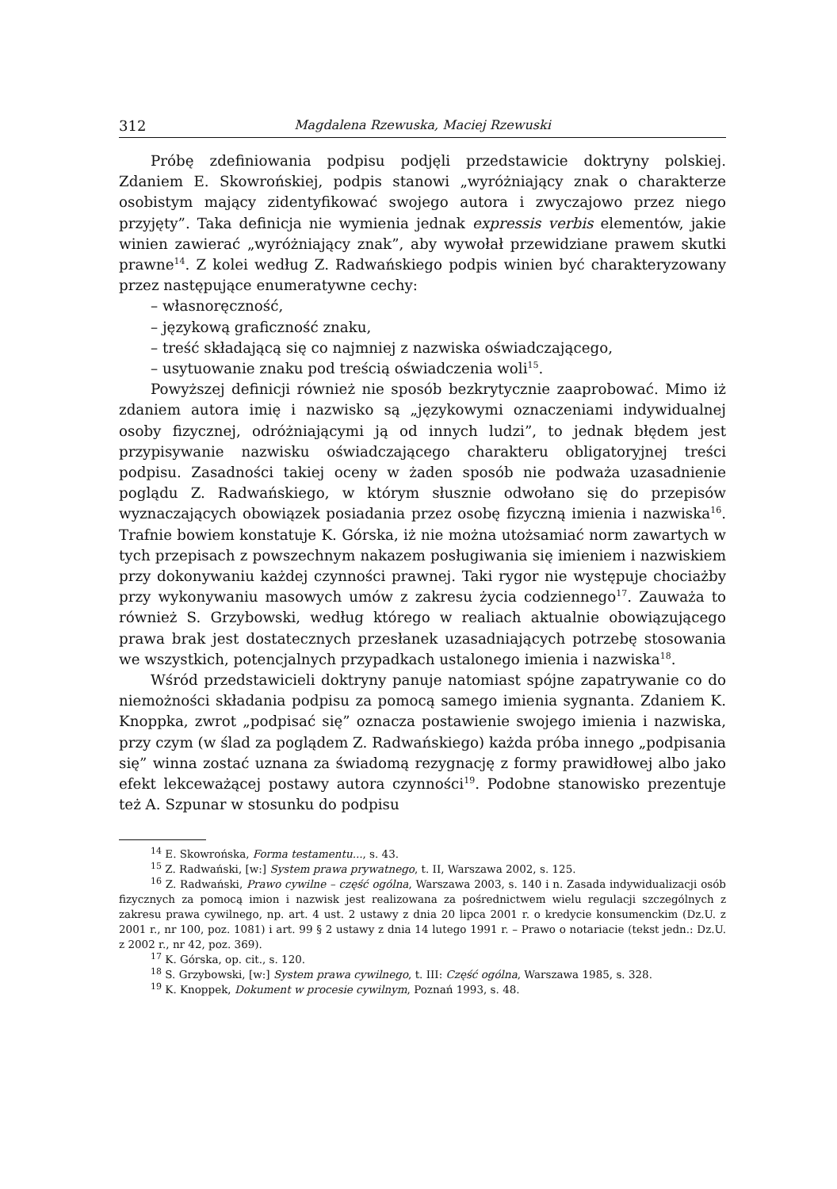312 Magdalena Rzewuska, Maciej Rzewuski
Próbę zdefiniowania podpisu podjęli przedstawicie doktryny polskiej. Zdaniem E. Skowrońskiej, podpis stanowi „wyróżniający znak o charakterze osobistym mający zidentyfikować swojego autora i zwyczajowo przez niego przyjęty”. Taka definicja nie wymienia jednak expressis verbis elementów, jakie winien zawierać „wyróżniający znak”, aby wywołał przewidziane prawem skutki prawne<sup>14</sup>. Z kolei według Z. Radwańskiego podpis winien być charakteryzowany przez następujące enumeratywne cechy:
– własnoręczność,
– językową graficzność znaku,
– treść składającą się co najmniej z nazwiska oświadczającego,
– usytuowanie znaku pod treścią oświadczenia woli<sup>15</sup>.
Powyższej definicji również nie sposób bezkrytycznie zaaprobować. Mimo iż zdaniem autora imię i nazwisko są „językowymi oznaczeniami indywidualnej osoby fizycznej, odróżniającymi ją od innych ludzi”, to jednak błędem jest przypisywanie nazwisku oświadczającego charakteru obligatoryjnej treści podpisu. Zasadności takiej oceny w żaden sposób nie podważa uzasadnienie poglądu Z. Radwańskiego, w którym słusznie odwołano się do przepisów wyznaczających obowiązek posiadania przez osobę fizyczną imienia i nazwiska<sup>16</sup>. Trafnie bowiem konstatuje K. Górska, iż nie można utożsamiać norm zawartych w tych przepisach z powszechnym nakazem posługiwania się imieniem i nazwiskiem przy dokonywaniu każdej czynności prawnej. Taki rygor nie występuje chociażby przy wykonywaniu masowych umów z zakresu życia codziennego<sup>17</sup>. Zauważa to również S. Grzybowski, według którego w realiach aktualnie obowiązującego prawa brak jest dostatecznych przesłanek uzasadniających potrzebę stosowania we wszystkich, potencjalnych przypadkach ustalonego imienia i nazwiska<sup>18</sup>.
Wśród przedstawicieli doktryny panuje natomiast spójne zapatrywanie co do niemożności składania podpisu za pomocą samego imienia sygnanta. Zdaniem K. Knoppka, zwrot „podpisać się” oznacza postawienie swojego imienia i nazwiska, przy czym (w ślad za poglądem Z. Radwańskiego) każda próba innego „podpisania się” winna zostać uznana za świadomą rezygnację z formy prawidłowej albo jako efekt lekceważącej postawy autora czynności<sup>19</sup>. Podobne stanowisko prezentuje też A. Szpunar w stosunku do podpisu
<sup>14</sup> E. Skowrońska, Forma testamentu..., s. 43.
<sup>15</sup> Z. Radwański, [w:] System prawa prywatnego, t. II, Warszawa 2002, s. 125.
<sup>16</sup> Z. Radwański, Prawo cywilne – część ogólna, Warszawa 2003, s. 140 i n. Zasada indywidualizacji osób fizycznych za pomocą imion i nazwisk jest realizowana za pośrednictwem wielu regulacji szczególnych z zakresu prawa cywilnego, np. art. 4 ust. 2 ustawy z dnia 20 lipca 2001 r. o kredycie konsumenckim (Dz.U. z 2001 r., nr 100, poz. 1081) i art. 99 § 2 ustawy z dnia 14 lutego 1991 r. – Prawo o notariacie (tekst jedn.: Dz.U. z 2002 r., nr 42, poz. 369).
<sup>17</sup> K. Górska, op. cit., s. 120.
<sup>18</sup> S. Grzybowski, [w:] System prawa cywilnego, t. III: Część ogólna, Warszawa 1985, s. 328.
<sup>19</sup> K. Knoppek, Dokument w procesie cywilnym, Poznań 1993, s. 48.